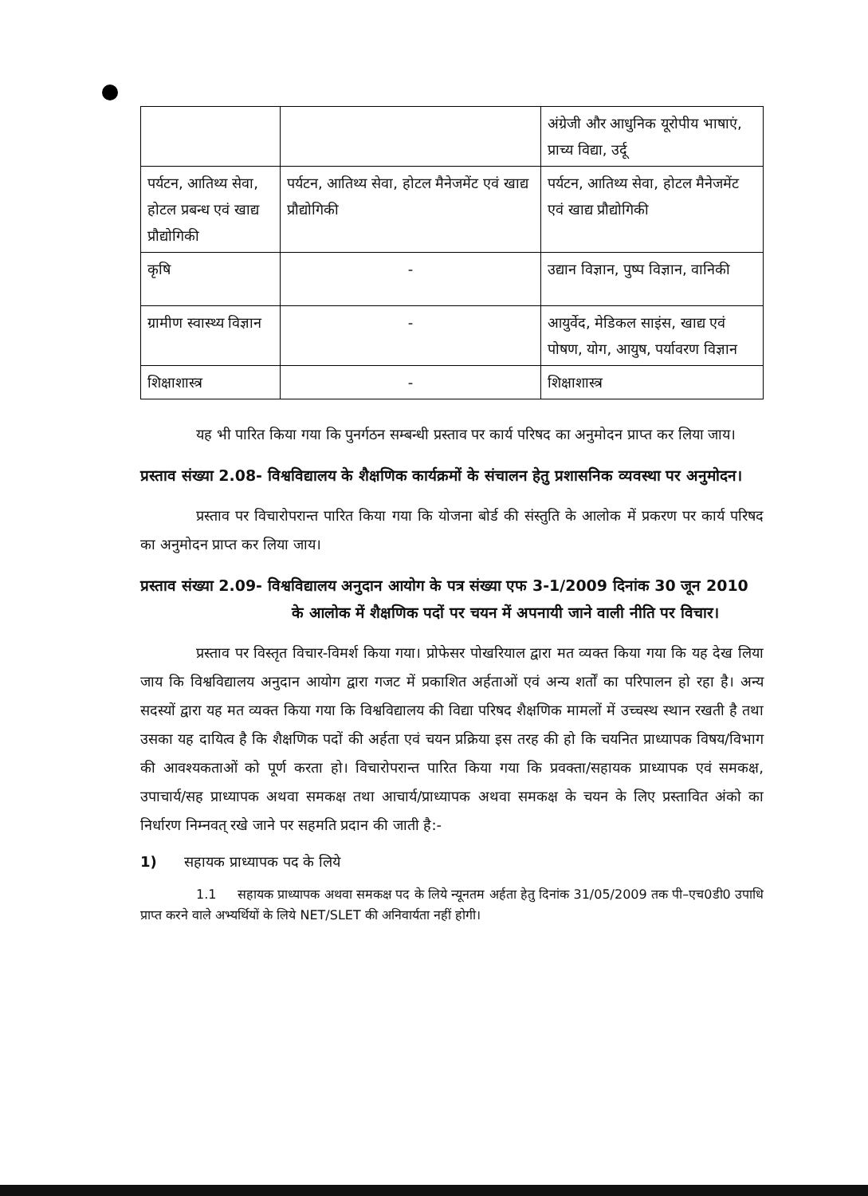| | | अंग्रेजी और आधुनिक यूरोपीय भाषाएं, प्राच्य विद्या, उर्दू |
| पर्यटन, आतिथ्य सेवा, होटल प्रबन्ध एवं खाद्य प्रौद्योगिकी | पर्यटन, आतिथ्य सेवा, होटल मैनेजमेंट एवं खाद्य प्रौद्योगिकी | पर्यटन, आतिथ्य सेवा, होटल मैनेजमेंट एवं खाद्य प्रौद्योगिकी |
| कृषि | - | उद्यान विज्ञान, पुष्प विज्ञान, वानिकी |
| ग्रामीण स्वास्थ्य विज्ञान | - | आयुर्वेद, मेडिकल साइंस, खाद्य एवं पोषण, योग, आयुष, पर्यावरण विज्ञान |
| शिक्षाशास्त्र | - | शिक्षाशास्त्र |
यह भी पारित किया गया कि पुनर्गठन सम्बन्धी प्रस्ताव पर कार्य परिषद का अनुमोदन प्राप्त कर लिया जाय।
प्रस्ताव संख्या 2.08- विश्वविद्यालय के शैक्षणिक कार्यक्रमों के संचालन हेतु प्रशासनिक व्यवस्था पर अनुमोदन।
प्रस्ताव पर विचारोपरान्त पारित किया गया कि योजना बोर्ड की संस्तुति के आलोक में प्रकरण पर कार्य परिषद का अनुमोदन प्राप्त कर लिया जाय।
प्रस्ताव संख्या 2.09- विश्वविद्यालय अनुदान आयोग के पत्र संख्या एफ 3-1/2009 दिनांक 30 जून 2010 के आलोक में शैक्षणिक पदों पर चयन में अपनायी जाने वाली नीति पर विचार।
प्रस्ताव पर विस्तृत विचार-विमर्श किया गया। प्रोफेसर पोखरियाल द्वारा मत व्यक्त किया गया कि यह देख लिया जाय कि विश्वविद्यालय अनुदान आयोग द्वारा गजट में प्रकाशित अर्हताओं एवं अन्य शर्तों का परिपालन हो रहा है। अन्य सदस्यों द्वारा यह मत व्यक्त किया गया कि विश्वविद्यालय की विद्या परिषद शैक्षणिक मामलों में उच्चस्थ स्थान रखती है तथा उसका यह दायित्व है कि शैक्षणिक पदों की अर्हता एवं चयन प्रक्रिया इस तरह की हो कि चयनित प्राध्यापक विषय/विभाग की आवश्यकताओं को पूर्ण करता हो। विचारोपरान्त पारित किया गया कि प्रवक्ता/सहायक प्राध्यापक एवं समकक्ष, उपाचार्य/सह प्राध्यापक अथवा समकक्ष तथा आचार्य/प्राध्यापक अथवा समकक्ष के चयन के लिए प्रस्तावित अंको का निर्धारण निम्नवत् रखे जाने पर सहमति प्रदान की जाती है:-
1) सहायक प्राध्यापक पद के लिये
1.1 सहायक प्राध्यापक अथवा समकक्ष पद के लिये न्यूनतम अर्हता हेतु दिनांक 31/05/2009 तक पी–एच0डी0 उपाधि प्राप्त करने वाले अभ्यर्थियों के लिये NET/SLET की अनिवार्यता नहीं होगी।